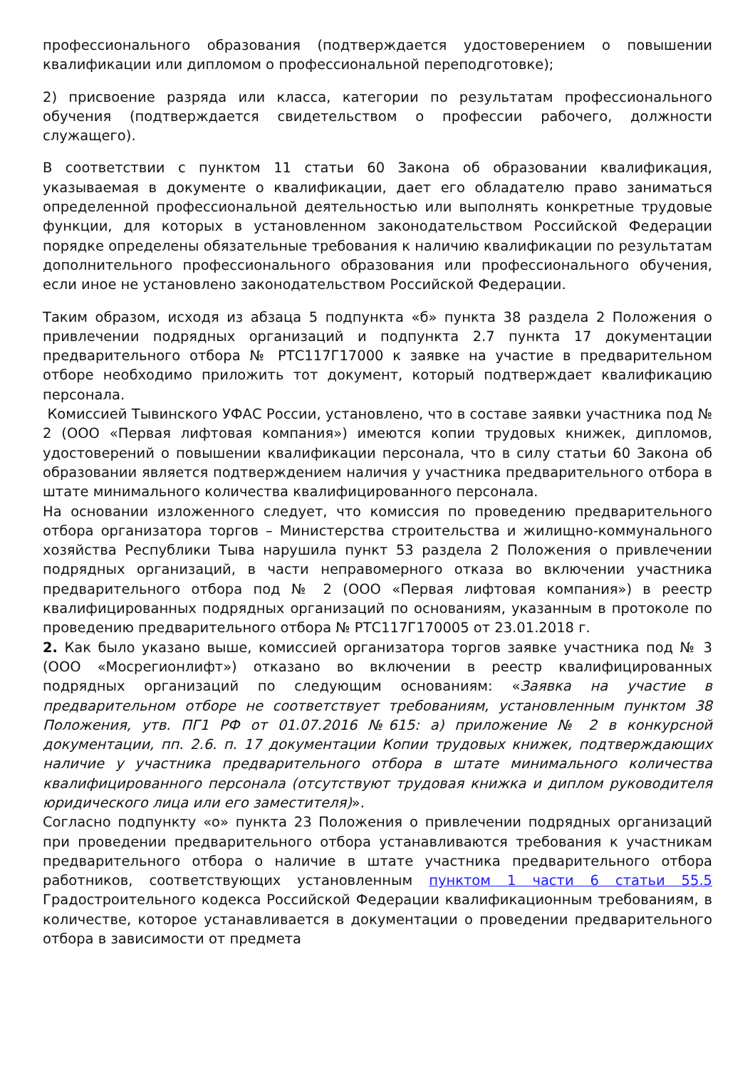профессионального образования (подтверждается удостоверением о повышении квалификации или дипломом о профессиональной переподготовке);
2) присвоение разряда или класса, категории по результатам профессионального обучения (подтверждается свидетельством о профессии рабочего, должности служащего).
В соответствии с пунктом 11 статьи 60 Закона об образовании квалификация, указываемая в документе о квалификации, дает его обладателю право заниматься определенной профессиональной деятельностью или выполнять конкретные трудовые функции, для которых в установленном законодательством Российской Федерации порядке определены обязательные требования к наличию квалификации по результатам дополнительного профессионального образования или профессионального обучения, если иное не установлено законодательством Российской Федерации.
Таким образом, исходя из абзаца 5 подпункта «б» пункта 38 раздела 2 Положения о привлечении подрядных организаций и подпункта 2.7 пункта 17 документации предварительного отбора № РТС117Г17000 к заявке на участие в предварительном отборе необходимо приложить тот документ, который подтверждает квалификацию персонала.
Комиссией Тывинского УФАС России, установлено, что в составе заявки участника под № 2 (ООО «Первая лифтовая компания») имеются копии трудовых книжек, дипломов, удостоверений о повышении квалификации персонала, что в силу статьи 60 Закона об образовании является подтверждением наличия у участника предварительного отбора в штате минимального количества квалифицированного персонала.
На основании изложенного следует, что комиссия по проведению предварительного отбора организатора торгов – Министерства строительства и жилищно-коммунального хозяйства Республики Тыва нарушила пункт 53 раздела 2 Положения о привлечении подрядных организаций, в части неправомерного отказа во включении участника предварительного отбора под № 2 (ООО «Первая лифтовая компания») в реестр квалифицированных подрядных организаций по основаниям, указанным в протоколе по проведению предварительного отбора № РТС117Г170005 от 23.01.2018 г.
2. Как было указано выше, комиссией организатора торгов заявке участника под № 3 (ООО «Мосрегионлифт») отказано во включении в реестр квалифицированных подрядных организаций по следующим основаниям: «Заявка на участие в предварительном отборе не соответствует требованиям, установленным пунктом 38 Положения, утв. ПГ1 РФ от 01.07.2016 №615: а) приложение № 2 в конкурсной документации, пп. 2.6. п. 17 документации Копии трудовых книжек, подтверждающих наличие у участника предварительного отбора в штате минимального количества квалифицированного персонала (отсутствуют трудовая книжка и диплом руководителя юридического лица или его заместителя)».
Согласно подпункту «о» пункта 23 Положения о привлечении подрядных организаций при проведении предварительного отбора устанавливаются требования к участникам предварительного отбора о наличие в штате участника предварительного отбора работников, соответствующих установленным пунктом 1 части 6 статьи 55.5 Градостроительного кодекса Российской Федерации квалификационным требованиям, в количестве, которое устанавливается в документации о проведении предварительного отбора в зависимости от предмета